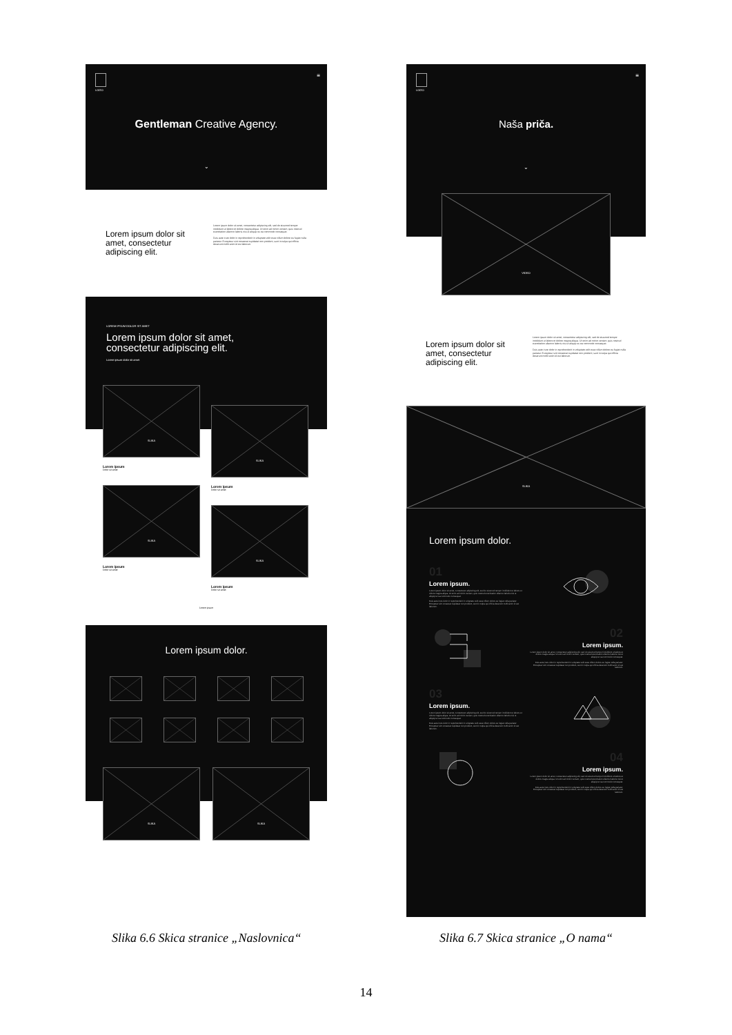LOGO ≡
Gentleman Creative Agency.
⌄
Lorem ipsum dolor sit amet, consectetur adipiscing elit.
Lorem ipsum dolor sit amet, consectetur adipiscing elit, sed do eiusmod tempor incididunt ut labore et dolore magna aliqua. Ut enim ad minim veniam, quis nostrud exercitation ullamco laboris nisi ut aliquip ex ea commodo consequat.
Duis aute irure dolor in reprehenderit in voluptate velit esse cillum dolore eu fugiat nulla pariatur. Excepteur sint occaecat cupidatat non proident, sunt in culpa qui officia deserunt mollit anim id est laborum.
LOREM IPSUM DOLOR SIT AMET
Lorem ipsum dolor sit amet,
consectetur adipiscing elit.
Lorem ipsum dolor sit amet
SLIKA
Lorem ipsum
Dolor sit amet
SLIKA
Lorem ipsum
Dolor sit amet
SLIKA
Lorem ipsum
Dolor sit amet
SLIKA
Lorem ipsum
Dolor sit amet
Lorem ipsum
Lorem ipsum dolor.
SLIKA
SLIKA
LOGO ≡
Naša priča.
⌄
VIDEO
Lorem ipsum dolor sit amet, consectetur adipiscing elit.
Lorem ipsum dolor sit amet, consectetur adipiscing elit, sed do eiusmod tempor incididunt ut labore et dolore magna aliqua. Ut enim ad minim veniam, quis nostrud exercitation ullamco laboris nisi ut aliquip ex ea commodo consequat.
Duis aute irure dolor in reprehenderit in voluptate velit esse cillum dolore eu fugiat nulla pariatur. Excepteur sint occaecat cupidatat non proident, sunt in culpa qui officia deserunt mollit anim id est laborum.
SLIKA
Lorem ipsum dolor.
01
Lorem ipsum.
Lorem ipsum dolor sit amet, consectetur adipiscing elit, sed do eiusmod tempor incididunt ut labore et dolore magna aliqua. Ut enim ad minim veniam, quis nostrud exercitation ullamco laboris nisi ut aliquip ex ea commodo consequat.
Duis aute irure dolor in reprehenderit in voluptate velit esse cillum dolore eu fugiat nulla pariatur. Excepteur sint occaecat cupidatat non proident, sunt in culpa qui officia deserunt mollit anim id est laborum.
02
Lorem ipsum.
Lorem ipsum dolor sit amet, consectetur adipiscing elit, sed do eiusmod tempor incididunt ut labore et dolore magna aliqua. Ut enim ad minim veniam, quis nostrud exercitation ullamco laboris nisi ut aliquip ex ea commodo consequat.
Duis aute irure dolor in reprehenderit in voluptate velit esse cillum dolore eu fugiat nulla pariatur. Excepteur sint occaecat cupidatat non proident, sunt in culpa qui officia deserunt mollit anim id est laborum.
03
Lorem ipsum.
Lorem ipsum dolor sit amet, consectetur adipiscing elit, sed do eiusmod tempor incididunt ut labore et dolore magna aliqua. Ut enim ad minim veniam, quis nostrud exercitation ullamco laboris nisi ut aliquip ex ea commodo consequat.
Duis aute irure dolor in reprehenderit in voluptate velit esse cillum dolore eu fugiat nulla pariatur. Excepteur sint occaecat cupidatat non proident, sunt in culpa qui officia deserunt mollit anim id est laborum.
04
Lorem ipsum.
Lorem ipsum dolor sit amet, consectetur adipiscing elit, sed do eiusmod tempor incididunt ut labore et dolore magna aliqua. Ut enim ad minim veniam, quis nostrud exercitation ullamco laboris nisi ut aliquip ex ea commodo consequat.
Duis aute irure dolor in reprehenderit in voluptate velit esse cillum dolore eu fugiat nulla pariatur. Excepteur sint occaecat cupidatat non proident, sunt in culpa qui officia deserunt mollit anim id est laborum.
Slika 6.6 Skica stranice „Naslovnica“
Slika 6.7 Skica stranice „O nama“
14